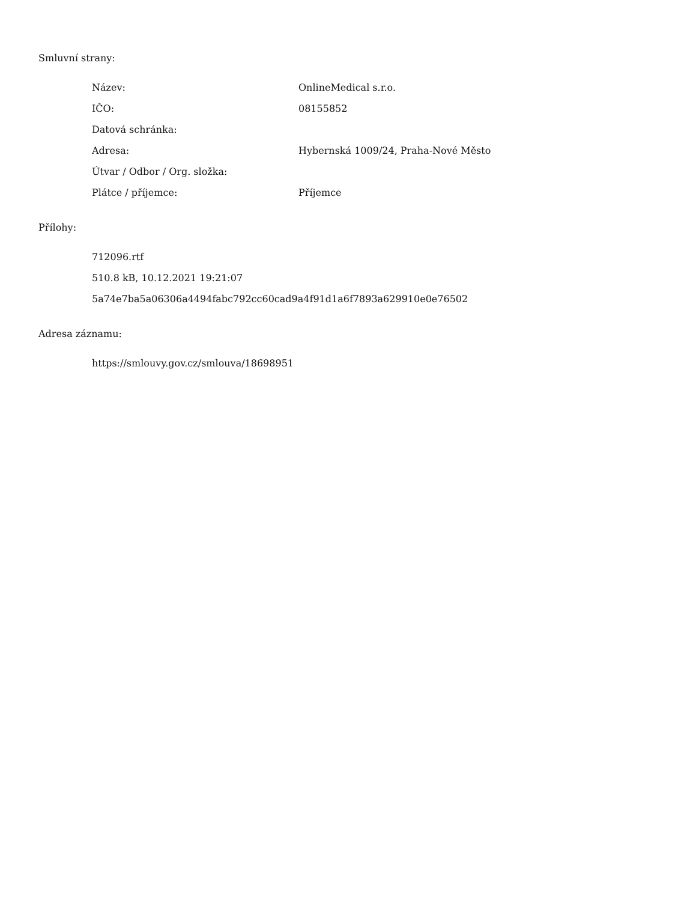Smluvní strany:
| Název: | OnlineMedical s.r.o. |
| IČO: | 08155852 |
| Datová schránka: | |
| Adresa: | Hybernská 1009/24, Praha-Nové Město |
| Útvar / Odbor / Org. složka: | |
| Plátce / příjemce: | Příjemce |
Přílohy:
712096.rtf
510.8 kB, 10.12.2021 19:21:07
5a74e7ba5a06306a4494fabc792cc60cad9a4f91d1a6f7893a629910e0e76502
Adresa záznamu:
https://smlouvy.gov.cz/smlouva/18698951